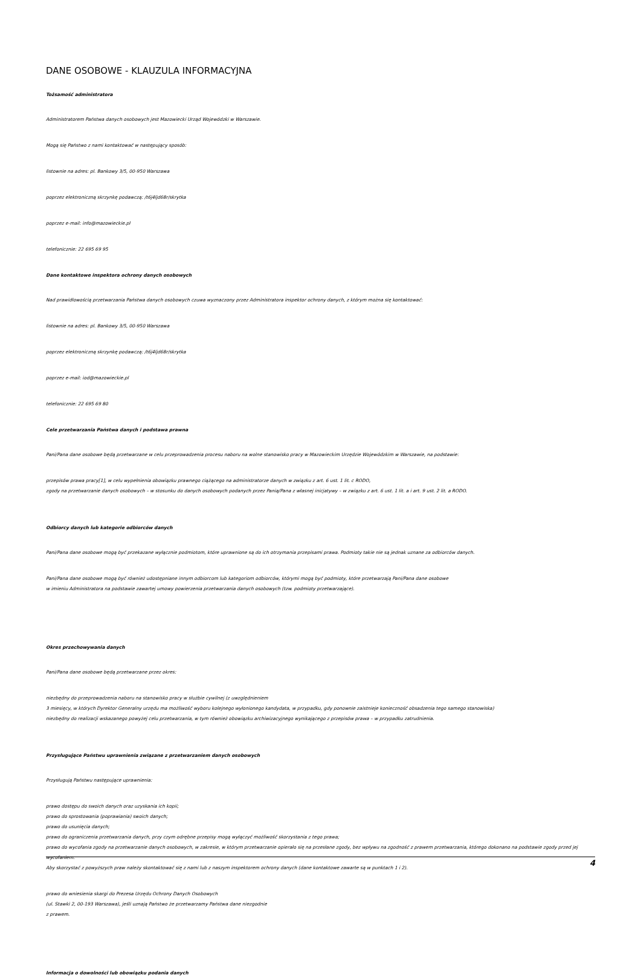DANE OSOBOWE - KLAUZULA INFORMACYJNA
Tożsamość administratora
Administratorem Państwa danych osobowych jest Mazowiecki Urząd Wojewódzki w Warszawie.
Mogą się Państwo z nami kontaktować w następujący sposób:
listownie na adres: pl. Bankowy 3/5, 00-950 Warszawa
poprzez elektroniczną skrzynkę podawczą: /t6j4ljd68r/skrytka
poprzez e-mail: info@mazowieckie.pl
telefonicznie: 22 695 69 95
Dane kontaktowe inspektora ochrony danych osobowych
Nad prawidłowością przetwarzania Państwa danych osobowych czuwa wyznaczony przez Administratora inspektor ochrony danych, z którym można się kontaktować:
listownie na adres: pl. Bankowy 3/5, 00-950 Warszawa
poprzez elektroniczną skrzynkę podawczą: /t6j4ljd68r/skrytka
poprzez e-mail: iod@mazowieckie.pl
telefonicznie: 22 695 69 80
Cele przetwarzania Państwa danych i podstawa prawna
Pani/Pana dane osobowe będą przetwarzane w celu przeprowadzenia procesu naboru na wolne stanowisko pracy w Mazowieckim Urzędzie Wojewódzkim w Warszawie, na podstawie:
przepisów prawa pracy[1], w celu wypełnienia obowiązku prawnego ciążącego na administratorze danych w związku z art. 6 ust. 1 lit. c RODO,
zgody na przetwarzanie danych osobowych – w stosunku do danych osobowych podanych przez Panią/Pana z własnej inicjatywy – w związku z art. 6 ust. 1 lit. a i art. 9 ust. 2 lit. a RODO.
Odbiorcy danych lub kategorie odbiorców danych
Pani/Pana dane osobowe mogą być przekazane wyłącznie podmiotom, które uprawnione są do ich otrzymania przepisami prawa. Podmioty takie nie są jednak uznane za odbiorców danych.
Pani/Pana dane osobowe mogą być również udostępniane innym odbiorcom lub kategoriom odbiorców, którymi mogą być podmioty, które przetwarzają Pani/Pana dane osobowe
w imieniu Administratora na podstawie zawartej umowy powierzenia przetwarzania danych osobowych (tzw. podmioty przetwarzające).
Okres przechowywania danych
Pani/Pana dane osobowe będą przetwarzane przez okres:
niezbędny do przeprowadzenia naboru na stanowisko pracy w służbie cywilnej (z uwzględnieniem
3 miesięcy, w których Dyrektor Generalny urzędu ma możliwość wyboru kolejnego wyłonionego kandydata, w przypadku, gdy ponownie zaistnieje konieczność obsadzenia tego samego stanowiska)
niezbędny do realizacji wskazanego powyżej celu przetwarzania, w tym również obowiązku archiwizacyjnego wynikającego z przepisów prawa – w przypadku zatrudnienia.
Przysługujące Państwu uprawnienia związane z przetwarzaniem danych osobowych
Przysługują Państwu następujące uprawnienia:
prawo dostępu do swoich danych oraz uzyskania ich kopii;
prawo do sprostowania (poprawiania) swoich danych;
prawo do usunięcia danych;
prawo do ograniczenia przetwarzania danych, przy czym odrębne przepisy mogą wyłączyć możliwość skorzystania z tego prawa;
prawo do wycofania zgody na przetwarzanie danych osobowych, w zakresie, w którym przetwarzanie opierało się na przesłane zgody, bez wpływu na zgodność z prawem przetwarzania, którego dokonano na podstawie zgody przed jej wycofaniem.
Aby skorzystać z powyższych praw należy skontaktować się z nami lub z naszym inspektorem ochrony danych (dane kontaktowe zawarte są w punktach 1 i 2).
prawo do wniesienia skargi do Prezesa Urzędu Ochrony Danych Osobowych
(ul. Stawki 2, 00-193 Warszawa), jeśli uznają Państwo że przetwarzamy Państwa dane niezgodnie
z prawem.
Informacja o dowolności lub obowiązku podania danych
4